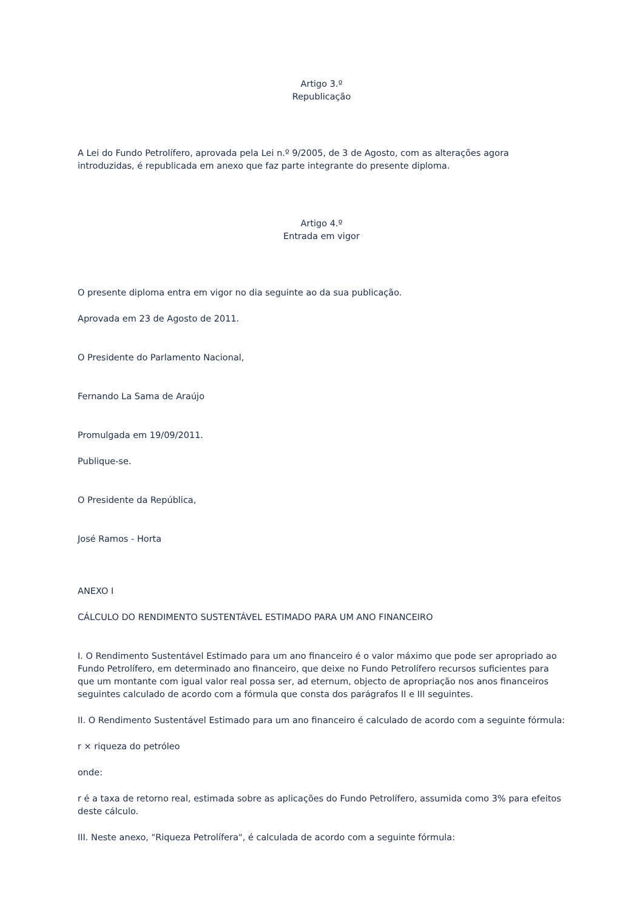Artigo 3.º
Republicação
A Lei do Fundo Petrolífero, aprovada pela Lei n.º 9/2005, de 3 de Agosto, com as alterações agora introduzidas, é republicada em anexo que faz parte integrante do presente diploma.
Artigo 4.º
Entrada em vigor
O presente diploma entra em vigor no dia seguinte ao da sua publicação.
Aprovada em 23 de Agosto de 2011.
O Presidente do Parlamento Nacional,
Fernando La Sama de Araújo
Promulgada em 19/09/2011.
Publique-se.
O Presidente da República,
José Ramos - Horta
ANEXO I
CÁLCULO DO RENDIMENTO SUSTENTÁVEL ESTIMADO PARA UM ANO FINANCEIRO
I. O Rendimento Sustentável Estimado para um ano financeiro é o valor máximo que pode ser apropriado ao Fundo Petrolífero, em determinado ano financeiro, que deixe no Fundo Petrolífero recursos suficientes para que um montante com igual valor real possa ser, ad eternum, objecto de apropriação nos anos financeiros seguintes calculado de acordo com a fórmula que consta dos parágrafos II e III seguintes.
II. O Rendimento Sustentável Estimado para um ano financeiro é calculado de acordo com a seguinte fórmula:
r × riqueza do petróleo
onde:
r é a taxa de retorno real, estimada sobre as aplicações do Fundo Petrolífero, assumida como 3% para efeitos deste cálculo.
III. Neste anexo, "Riqueza Petrolífera", é calculada de acordo com a seguinte fórmula: